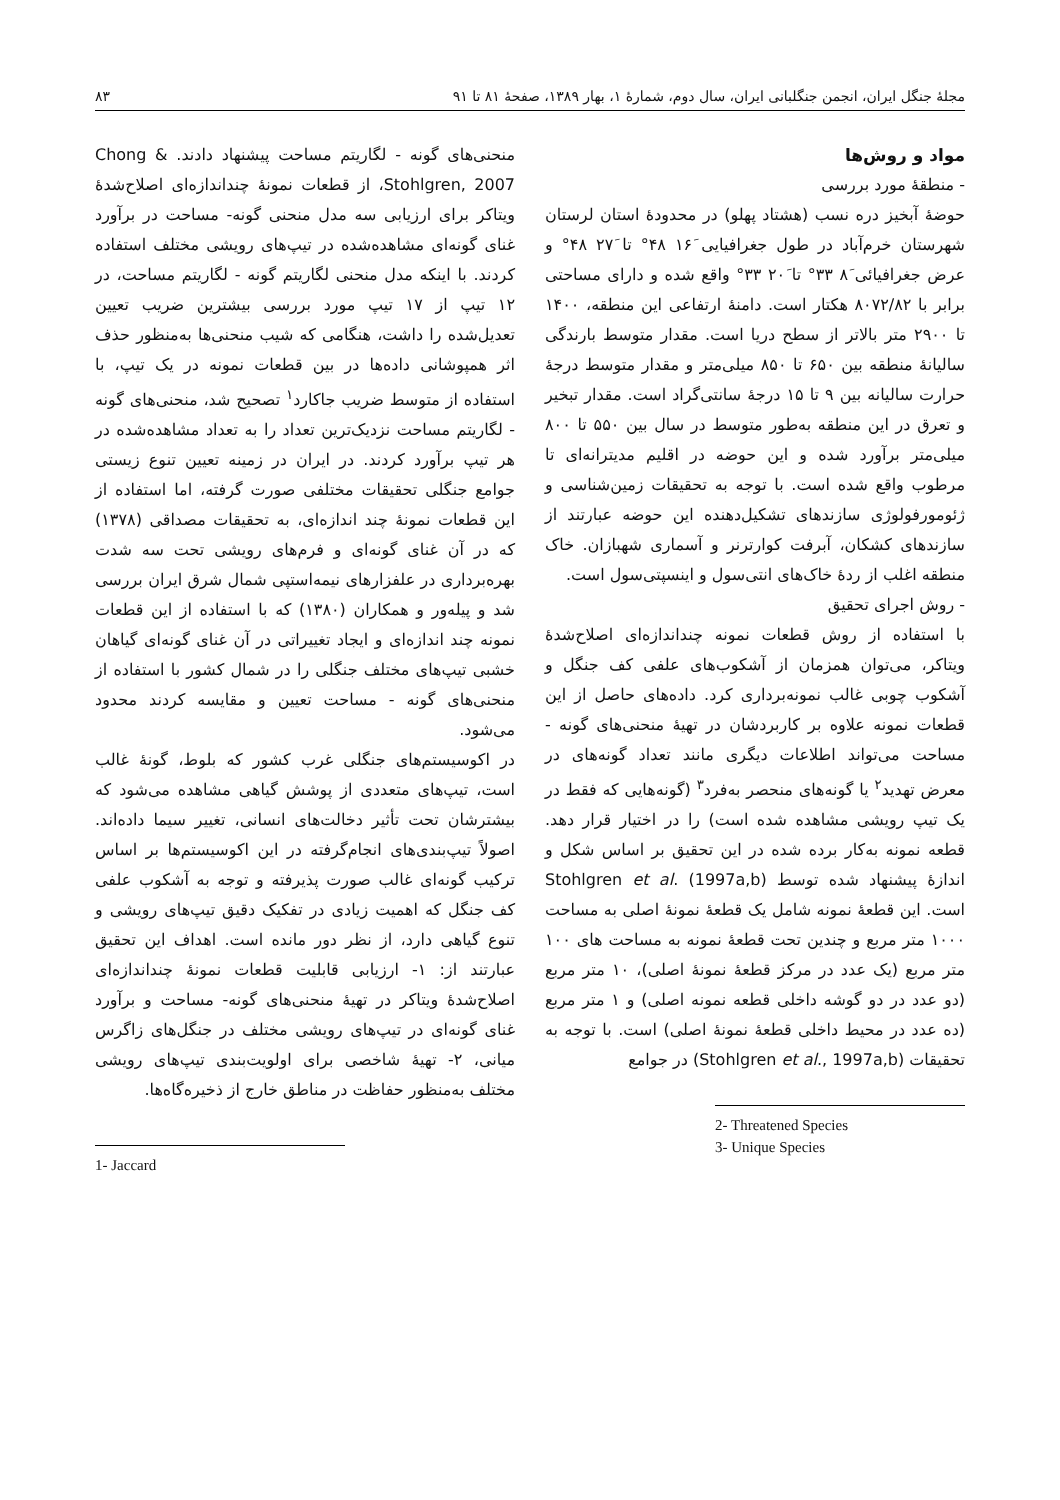مجلهٔ جنگل ایران، انجمن جنگلبانی ایران، سال دوم، شمارهٔ ۱، بهار ۱۳۸۹، صفحهٔ ۸۱ تا ۹۱ ۸۳
منحنی‌های گونه - لگاریتم مساحت پیشنهاد دادند. Chong & Stohlgren, 2007، از قطعات نمونهٔ چنداندازه‌ای اصلاح‌شدهٔ ویتاکر برای ارزیابی سه مدل منحنی گونه- مساحت در برآورد غنای گونه‌ای مشاهده‌شده در تیپ‌های رویشی مختلف استفاده کردند. با اینکه مدل منحنی لگاریتم گونه - لگاریتم مساحت، در ۱۲ تیپ از ۱۷ تیپ مورد بررسی بیشترین ضریب تعیین تعدیل‌شده را داشت، هنگامی که شیب منحنی‌ها به‌منظور حذف اثر همپوشانی داده‌ها در بین قطعات نمونه در یک تیپ، با استفاده از متوسط ضریب جاکارد<sup>۱</sup> تصحیح شد، منحنی‌های گونه - لگاریتم مساحت نزدیک‌ترین تعداد را به تعداد مشاهده‌شده در هر تیپ برآورد کردند. در ایران در زمینه تعیین تنوع زیستی جوامع جنگلی تحقیقات مختلفی صورت گرفته، اما استفاده از این قطعات نمونهٔ چند اندازه‌ای، به تحقیقات مصداقی (۱۳۷۸) که در آن غنای گونه‌ای و فرم‌های رویشی تحت سه شدت بهره‌برداری در علفزارهای نیمه‌استپی شمال شرق ایران بررسی شد و پیله‌ور و همکاران (۱۳۸۰) که با استفاده از این قطعات نمونه چند اندازه‌ای و ایجاد تغییراتی در آن غنای گونه‌ای گیاهان خشبی تیپ‌های مختلف جنگلی را در شمال کشور با استفاده از منحنی‌های گونه - مساحت تعیین و مقایسه کردند محدود می‌شود.
در اکوسیستم‌های جنگلی غرب کشور که بلوط، گونهٔ غالب است، تیپ‌های متعددی از پوشش گیاهی مشاهده می‌شود که بیشترشان تحت تأثیر دخالت‌های انسانی، تغییر سیما داده‌اند. اصولاً تیپ‌بندی‌های انجام‌گرفته در این اکوسیستم‌ها بر اساس ترکیب گونه‌ای غالب صورت پذیرفته و توجه به آشکوب علفی کف جنگل که اهمیت زیادی در تفکیک دقیق تیپ‌های رویشی و تنوع گیاهی دارد، از نظر دور مانده است. اهداف این تحقیق عبارتند از: ۱- ارزیابی قابلیت قطعات نمونهٔ چنداندازه‌ای اصلاح‌شدهٔ ویتاکر در تهیهٔ منحنی‌های گونه- مساحت و برآورد غنای گونه‌ای در تیپ‌های رویشی مختلف در جنگل‌های زاگرس میانی، ۲- تهیهٔ شاخصی برای اولویت‌بندی تیپ‌های رویشی مختلف به‌منظور حفاظت در مناطق خارج از ذخیره‌گاه‌ها.
1- Jaccard
مواد و روش‌ها
- منطقهٔ مورد بررسی
حوضهٔ آبخیز دره نسب (هشتاد پهلو) در محدودهٔ استان لرستان شهرستان خرم‌آباد در طول جغرافیایی ۱۶َ ۴۸° تا ۲۷َ ۴۸° و عرض جغرافیائی ۸َ ۳۳° تا ۲۰َ ۳۳° واقع شده و دارای مساحتی برابر با ۸۰۷۲/۸۲ هکتار است. دامنهٔ ارتفاعی این منطقه، ۱۴۰۰ تا ۲۹۰۰ متر بالاتر از سطح دریا است. مقدار متوسط بارندگی سالیانهٔ منطقه بین ۶۵۰ تا ۸۵۰ میلی‌متر و مقدار متوسط درجهٔ حرارت سالیانه بین ۹ تا ۱۵ درجهٔ سانتی‌گراد است. مقدار تبخیر و تعرق در این منطقه به‌طور متوسط در سال بین ۵۵۰ تا ۸۰۰ میلی‌متر برآورد شده و این حوضه در اقلیم مدیترانه‌ای تا مرطوب واقع شده است. با توجه به تحقیقات زمین‌شناسی و ژئومورفولوژی سازندهای تشکیل‌دهنده این حوضه عبارتند از سازندهای کشکان، آبرفت کوارترنر و آسماری شهبازان. خاک منطقه اغلب از ردهٔ خاک‌های انتی‌سول و اینسپتی‌سول است.
- روش اجرای تحقیق
با استفاده از روش قطعات نمونه چنداندازه‌ای اصلاح‌شدهٔ ویتاکر، می‌توان همزمان از آشکوب‌های علفی کف جنگل و آشکوب چوبی غالب نمونه‌برداری کرد. داده‌های حاصل از این قطعات نمونه علاوه بر کاربردشان در تهیهٔ منحنی‌های گونه - مساحت می‌تواند اطلاعات دیگری مانند تعداد گونه‌های در معرض تهدید<sup>۲</sup> یا گونه‌های منحصر به‌فرد<sup>۳</sup> (گونه‌هایی که فقط در یک تیپ رویشی مشاهده شده است) را در اختیار قرار دهد. قطعه نمونه به‌کار برده شده در این تحقیق بر اساس شکل و اندازهٔ پیشنهاد شده توسط Stohlgren et al. (1997a,b) است. این قطعهٔ نمونه شامل یک قطعهٔ نمونهٔ اصلی به مساحت ۱۰۰۰ متر مربع و چندین تحت قطعهٔ نمونه به مساحت های ۱۰۰ متر مربع (یک عدد در مرکز قطعهٔ نمونهٔ اصلی)، ۱۰ متر مربع (دو عدد در دو گوشه داخلی قطعه نمونه اصلی) و ۱ متر مربع (ده عدد در محیط داخلی قطعهٔ نمونهٔ اصلی) است. با توجه به تحقیقات (Stohlgren et al., 1997a,b) در جوامع
2- Threatened Species
3- Unique Species